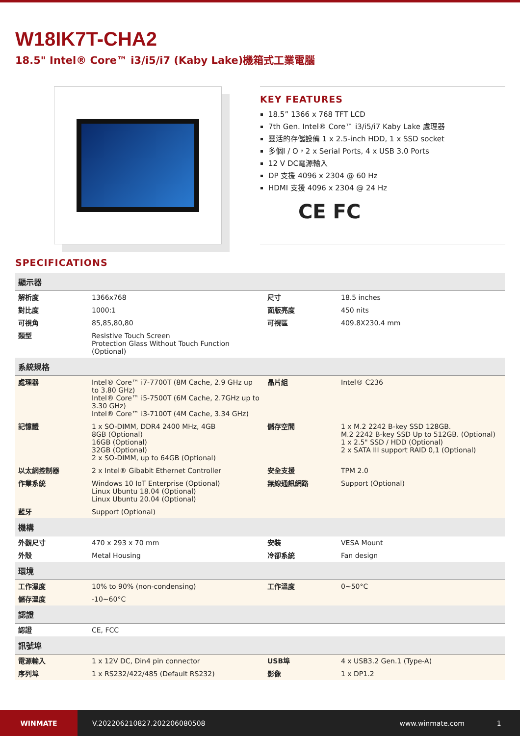W18IK7T-CHA2
18.5" Intel® Core™ i3/i5/i7 (Kaby Lake)機箱式工業電腦
KEY FEATURES
18.5” 1366 x 768 TFT LCD
7th Gen. Intel® Core™ i3/i5/i7 Kaby Lake 處理器
靈活的存儲設備 1 x 2.5-inch HDD, 1 x SSD socket
多個I / O，2 x Serial Ports, 4 x USB 3.0 Ports
12 V DC電源輸入
DP 支援 4096 x 2304 @ 60 Hz
HDMI 支援 4096 x 2304 @ 24 Hz
CE FC
SPECIFICATIONS
| 顯示器 | | | |
| --- | --- | --- | --- |
| 解析度 | 1366x768 | 尺寸 | 18.5 inches |
| 對比度 | 1000:1 | 面版亮度 | 450 nits |
| 可視角 | 85,85,80,80 | 可視區 | 409.8X230.4 mm |
| 類型 | Resistive Touch Screen Protection Glass Without Touch Function (Optional) | | |
| 系統規格 | | | |
| 處理器 | Intel® Core™ i7-7700T (8M Cache, 2.9 GHz up to 3.80 GHz) Intel® Core™ i5-7500T (6M Cache, 2.7GHz up to 3.30 GHz) Intel® Core™ i3-7100T (4M Cache, 3.34 GHz) | 晶片組 | Intel® C236 |
| 記憶體 | 1 x SO-DIMM, DDR4 2400 MHz, 4GB 8GB (Optional) 16GB (Optional) 32GB (Optional) 2 x SO-DIMM, up to 64GB (Optional) | 儲存空間 | 1 x M.2 2242 B-key SSD 128GB. M.2 2242 B-key SSD Up to 512GB. (Optional) 1 x 2.5" SSD / HDD (Optional) 2 x SATA III support RAID 0,1 (Optional) |
| 以太網控制器 | 2 x Intel® Gibabit Ethernet Controller | 安全支援 | TPM 2.0 |
| 作業系統 | Windows 10 IoT Enterprise (Optional) Linux Ubuntu 18.04 (Optional) Linux Ubuntu 20.04 (Optional) | 無線通訊網路 | Support (Optional) |
| 藍牙 | Support (Optional) | | |
| 機構 | | | |
| 外觀尺寸 | 470 x 293 x 70 mm | 安裝 | VESA Mount |
| 外殼 | Metal Housing | 冷卻系統 | Fan design |
| 環境 | | | |
| 工作濕度 | 10% to 90% (non-condensing) | 工作溫度 | 0~50°C |
| 儲存溫度 | -10~60°C | | |
| 認證 | | | |
| 認證 | CE, FCC | | |
| 訊號埠 | | | |
| 電源輸入 | 1 x 12V DC, Din4 pin connector | USB埠 | 4 x USB3.2 Gen.1 (Type-A) |
| 序列埠 | 1 x RS232/422/485 (Default RS232) | 影像 | 1 x DP1.2 |
WINMATE
V.202206210827.202206080508 www.winmate.com 1